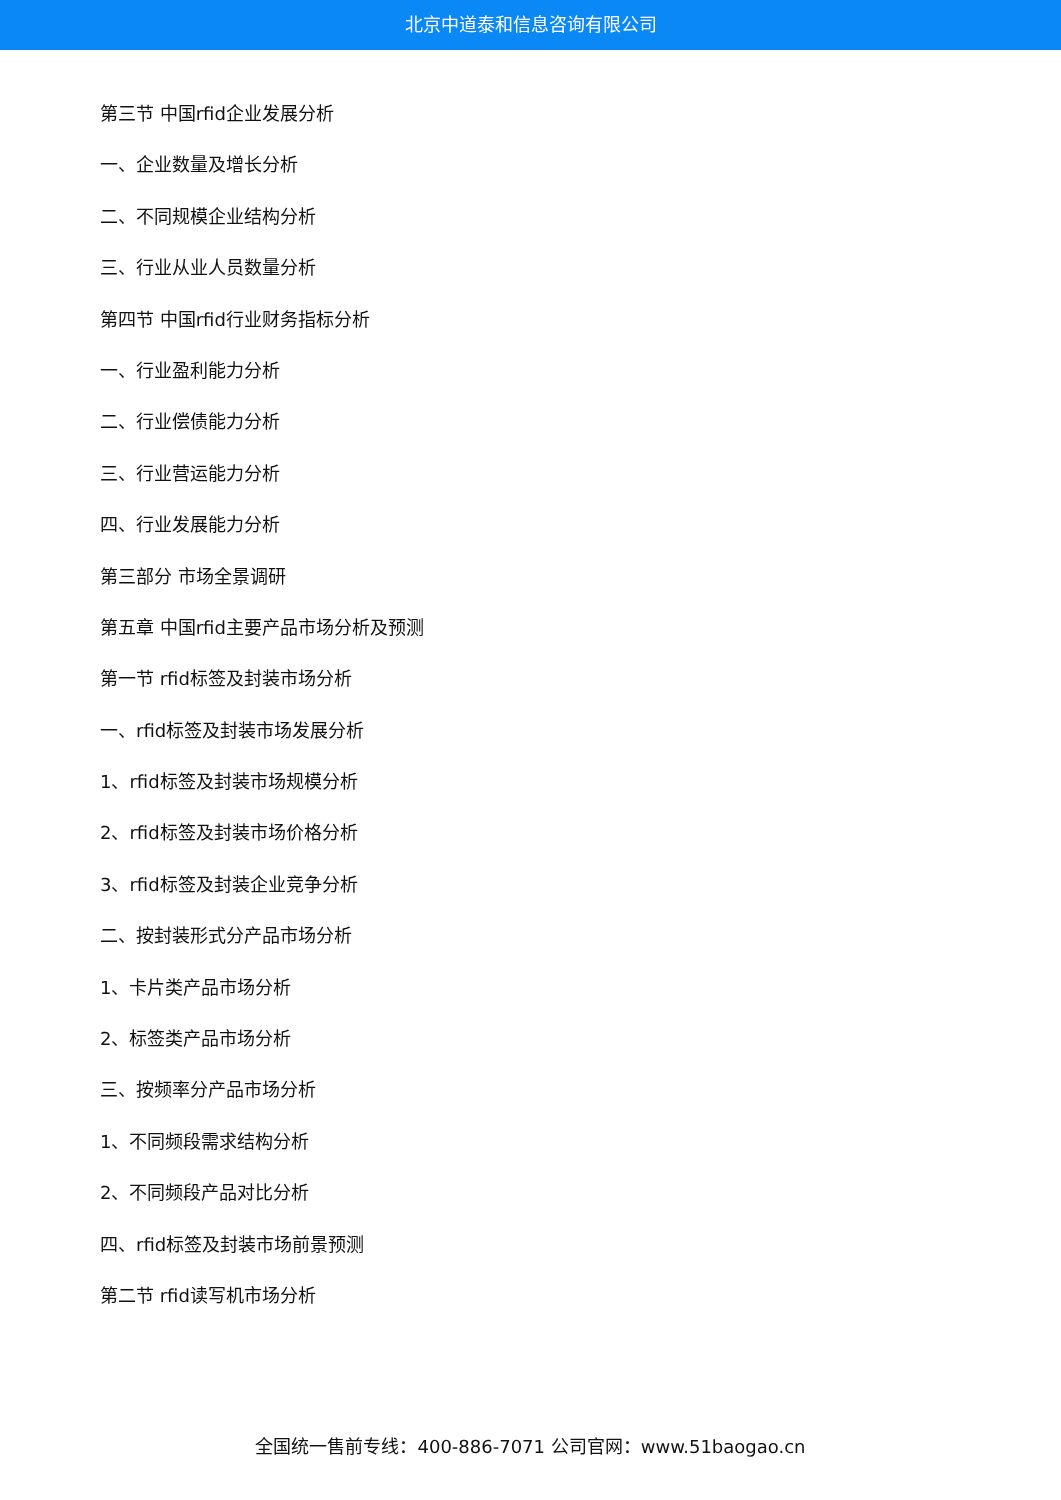北京中道泰和信息咨询有限公司
第三节 中国rfid企业发展分析
一、企业数量及增长分析
二、不同规模企业结构分析
三、行业从业人员数量分析
第四节 中国rfid行业财务指标分析
一、行业盈利能力分析
二、行业偿债能力分析
三、行业营运能力分析
四、行业发展能力分析
第三部分 市场全景调研
第五章 中国rfid主要产品市场分析及预测
第一节 rfid标签及封装市场分析
一、rfid标签及封装市场发展分析
1、rfid标签及封装市场规模分析
2、rfid标签及封装市场价格分析
3、rfid标签及封装企业竞争分析
二、按封装形式分产品市场分析
1、卡片类产品市场分析
2、标签类产品市场分析
三、按频率分产品市场分析
1、不同频段需求结构分析
2、不同频段产品对比分析
四、rfid标签及封装市场前景预测
第二节 rfid读写机市场分析
全国统一售前专线：400-886-7071 公司官网：www.51baogao.cn